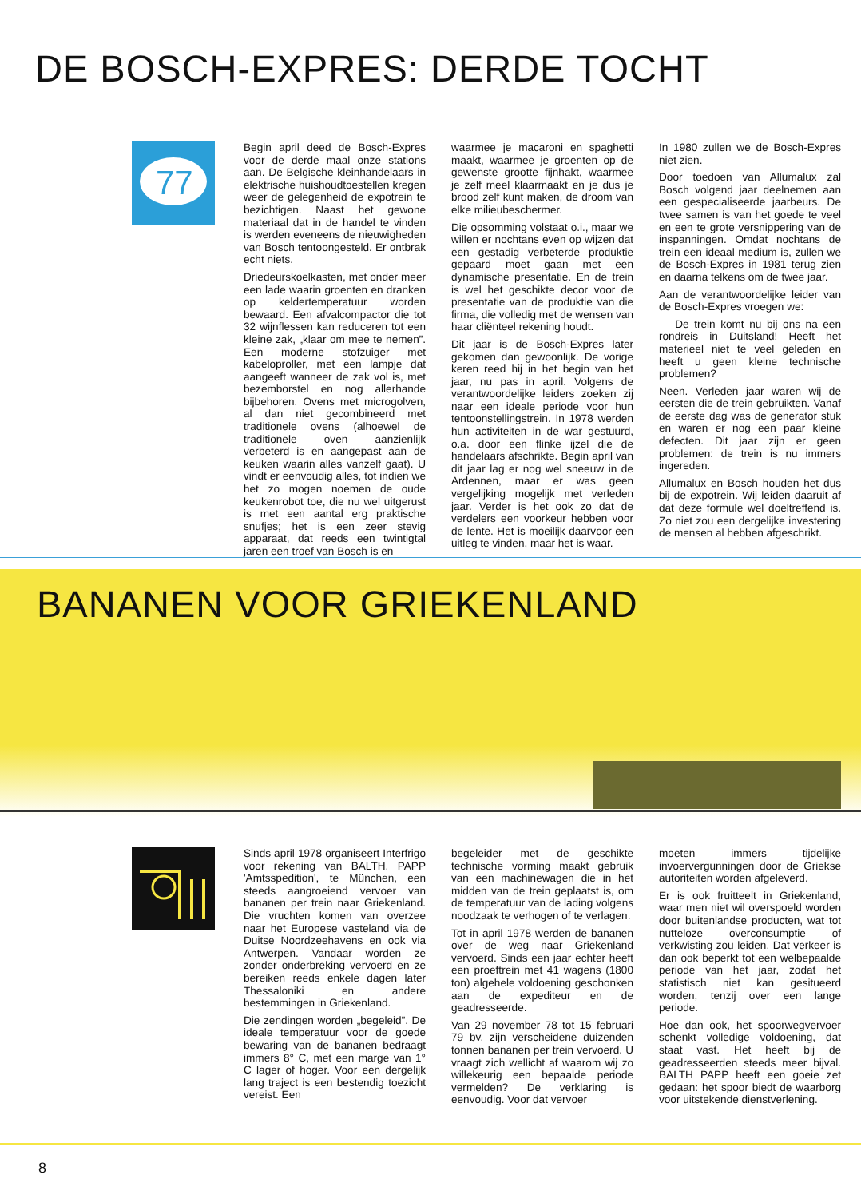DE BOSCH-EXPRES: DERDE TOCHT
77
Begin april deed de Bosch-Expres voor de derde maal onze stations aan. De Belgische kleinhandelaars in elektrische huishoudtoestellen kregen weer de gelegenheid de expotrein te bezichtigen. Naast het gewone materiaal dat in de handel te vinden is werden eveneens de nieuwigheden van Bosch tentoongesteld. Er ontbrak echt niets.
Driedeurskoelkasten, met onder meer een lade waarin groenten en dranken op keldertemperatuur worden bewaard. Een afvalcompactor die tot 32 wijnflessen kan reduceren tot een kleine zak, „klaar om mee te nemen”. Een moderne stofzuiger met kabeloprol­ler, met een lampje dat aangeeft wanneer de zak vol is, met bezemborstel en nog allerhande bijbehoren. Ovens met microgolven, al dan niet gecombineerd met traditionele ovens (alhoewel de traditionele oven aanzienlijk verbeterd is en aangepast aan de keuken waarin alles vanzelf gaat). U vindt er eenvoudig alles, tot indien we het zo mogen noemen de oude keukenrobot toe, die nu wel uitgerust is met een aantal erg praktische snufjes; het is een zeer stevig apparaat, dat reeds een twintigtal jaren een troef van Bosch is en
waarmee je macaroni en spaghetti maakt, waarmee je groenten op de gewenste grootte fijnhakt, waarmee je zelf meel klaarmaakt en je dus je brood zelf kunt maken, de droom van elke milieubeschermer.
Die opsomming volstaat o.i., maar we willen er nochtans even op wijzen dat een gestadig verbeterde produktie gepaard moet gaan met een dynamische presentatie. En de trein is wel het geschikte decor voor de presentatie van de produktie van die firma, die volledig met de wensen van haar cliënteel rekening houdt.
Dit jaar is de Bosch-Expres later gekomen dan gewoonlijk. De vorige keren reed hij in het begin van het jaar, nu pas in april. Volgens de verantwoordelijke leiders zoeken zij naar een ideale periode voor hun tentoonstellingstrein. In 1978 werden hun activiteiten in de war gestuurd, o.a. door een flinke ijzel die de handelaars afschrikte. Begin april van dit jaar lag er nog wel sneeuw in de Ardennen, maar er was geen vergelijking mogelijk met verleden jaar. Verder is het ook zo dat de verdelers een voorkeur hebben voor de lente. Het is moeilijk daarvoor een uitleg te vinden, maar het is waar.
In 1980 zullen we de Bosch-Expres niet zien.
Door toedoen van Allumalux zal Bosch volgend jaar deelnemen aan een gespecialiseerde jaarbeurs. De twee samen is van het goede te veel en een te grote versnippering van de inspanningen. Omdat nochtans de trein een ideaal medium is, zullen we de Bosch-Expres in 1981 terug zien en daarna telkens om de twee jaar.
Aan de verantwoordelijke leider van de Bosch-Expres vroegen we:
— De trein komt nu bij ons na een rondreis in Duitsland! Heeft het materieel niet te veel geleden en heeft u geen kleine technische problemen?
Neen. Verleden jaar waren wij de eersten die de trein gebruikten. Vanaf de eerste dag was de generator stuk en waren er nog een paar kleine defecten. Dit jaar zijn er geen problemen: de trein is nu immers ingereden.
Allumalux en Bosch houden het dus bij de expotrein. Wij leiden daaruit af dat deze formule wel doeltreffend is. Zo niet zou een dergelijke investering de mensen al hebben afgeschrikt.
BANANEN VOOR GRIEKENLAND
Sinds april 1978 organiseert Interfrigo voor rekening van BALTH. PAPP 'Amtsspedition', te München, een steeds aangroeiend vervoer van bananen per trein naar Griekenland. Die vruchten komen van overzee naar het Europese vasteland via de Duitse Noordzeehavens en ook via Antwerpen. Vandaar worden ze zonder onderbreking vervoerd en ze bereiken reeds enkele dagen later Thessaloniki en andere bestemmingen in Griekenland.
Die zendingen worden „begeleid”. De ideale temperatuur voor de goede bewaring van de bananen bedraagt immers 8° C, met een marge van 1° C lager of hoger. Voor een dergelijk lang traject is een bestendig toezicht vereist. Een
begeleider met de geschikte technische vorming maakt gebruik van een machinewagen die in het midden van de trein geplaatst is, om de temperatuur van de lading volgens noodzaak te verhogen of te verlagen.
Tot in april 1978 werden de bananen over de weg naar Griekenland vervoerd. Sinds een jaar echter heeft een proeftrein met 41 wagens (1800 ton) algehele voldoening geschonken aan de expediteur en de geadresseerde.
Van 29 november 78 tot 15 februari 79 bv. zijn verscheidene duizenden tonnen bananen per trein vervoerd. U vraagt zich wellicht af waarom wij zo willekeurig een bepaalde periode vermelden? De verklaring is eenvoudig. Voor dat vervoer
moeten immers tijdelijke invoervergunningen door de Griekse autoriteiten worden afgeleverd.
Er is ook fruitteelt in Griekenland, waar men niet wil overspoeld worden door buitenlandse producten, wat tot nutteloze overconsumptie of verkwisting zou leiden. Dat verkeer is dan ook beperkt tot een welbepaalde periode van het jaar, zodat het statistisch niet kan gesitueerd worden, tenzij over een lange periode.
Hoe dan ook, het spoorwegvervoer schenkt volledige voldoening, dat staat vast. Het heeft bij de geadresseerden steeds meer bijval. BALTH PAPP heeft een goeie zet gedaan: het spoor biedt de waarborg voor uitstekende dienstverlening.
8